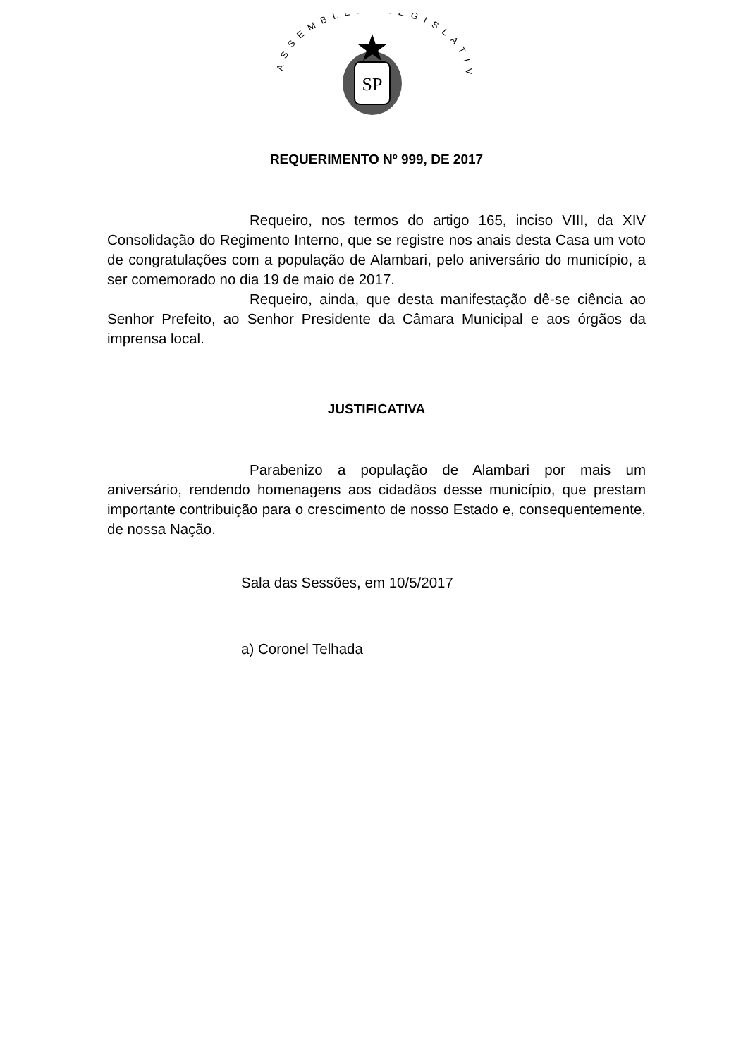ASSEMBLÉIA LEGISLATIVA
SP
REQUERIMENTO Nº 999, DE 2017
Requeiro, nos termos do artigo 165, inciso VIII, da XIV Consolidação do Regimento Interno, que se registre nos anais desta Casa um voto de congratulações com a população de Alambari, pelo aniversário do município, a ser comemorado no dia 19 de maio de 2017.
Requeiro, ainda, que desta manifestação dê-se ciência ao Senhor Prefeito, ao Senhor Presidente da Câmara Municipal e aos órgãos da imprensa local.
JUSTIFICATIVA
Parabenizo a população de Alambari por mais um aniversário, rendendo homenagens aos cidadãos desse município, que prestam importante contribuição para o crescimento de nosso Estado e, consequentemente, de nossa Nação.
Sala das Sessões, em 10/5/2017
a) Coronel Telhada